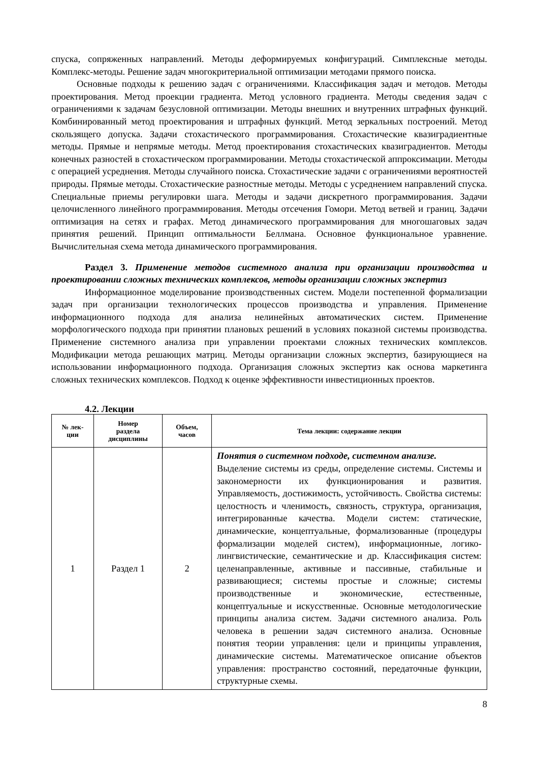спуска, сопряженных направлений. Методы деформируемых конфигураций. Симплексные методы. Комплекс-методы. Решение задач многокритериальной оптимизации методами прямого поиска.
Основные подходы к решению задач с ограничениями. Классификация задач и методов. Методы проектирования. Метод проекции градиента. Метод условного градиента. Методы сведения задач с ограничениями к задачам безусловной оптимизации. Методы внешних и внутренних штрафных функций. Комбинированный метод проектирования и штрафных функций. Метод зеркальных построений. Метод скользящего допуска. Задачи стохастического программирования. Стохастические квазиградиентные методы. Прямые и непрямые методы. Метод проектирования стохастических квазиградиентов. Методы конечных разностей в стохастическом программировании. Методы стохастической аппроксимации. Методы с операцией усреднения. Методы случайного поиска. Стохастические задачи с ограничениями вероятностей природы. Прямые методы. Стохастические разностные методы. Методы с усреднением направлений спуска. Специальные приемы регулировки шага. Методы и задачи дискретного программирования. Задачи целочисленного линейного программирования. Методы отсечения Гомори. Метод ветвей и границ. Задачи оптимизация на сетях и графах. Метод динамического программирования для многошаговых задач принятия решений. Принцип оптимальности Беллмана. Основное функциональное уравнение. Вычислительная схема метода динамического программирования.
Раздел 3. Применение методов системного анализа при организации производства и проектировании сложных технических комплексов, методы организации сложных экспертиз
Информационное моделирование производственных систем. Модели постепенной формализации задач при организации технологических процессов производства и управления. Применение информационного подхода для анализа нелинейных автоматических систем. Применение морфологического подхода при принятии плановых решений в условиях показной системы производства. Применение системного анализа при управлении проектами сложных технических комплексов. Модификации метода решающих матриц. Методы организации сложных экспертиз, базирующиеся на использовании информационного подхода. Организация сложных экспертиз как основа маркетинга сложных технических комплексов. Подход к оценке эффективности инвестиционных проектов.
4.2. Лекции
| № лек- ции | Номер раздела дисциплины | Объем, часов | Тема лекции: содержание лекции |
| --- | --- | --- | --- |
| 1 | Раздел 1 | 2 | Понятия о системном подходе, системном анализе. Выделение системы из среды, определение системы. Системы и закономерности их функционирования и развития. Управляемость, достижимость, устойчивость. Свойства системы: целостность и членимость, связность, структура, организация, интегрированные качества. Модели систем: статические, динамические, концептуальные, формализованные (процедуры формализации моделей систем), информационные, логико-лингвистические, семантические и др. Классификация систем: целенаправленные, активные и пассивные, стабильные и развивающиеся; системы простые и сложные; системы производственные и экономические, естественные, концептуальные и искусственные. Основные методологические принципы анализа систем. Задачи системного анализа. Роль человека в решении задач системного анализа. Основные понятия теории управления: цели и принципы управления, динамические системы. Математическое описание объектов управления: пространство состояний, передаточные функции, структурные схемы. |
8